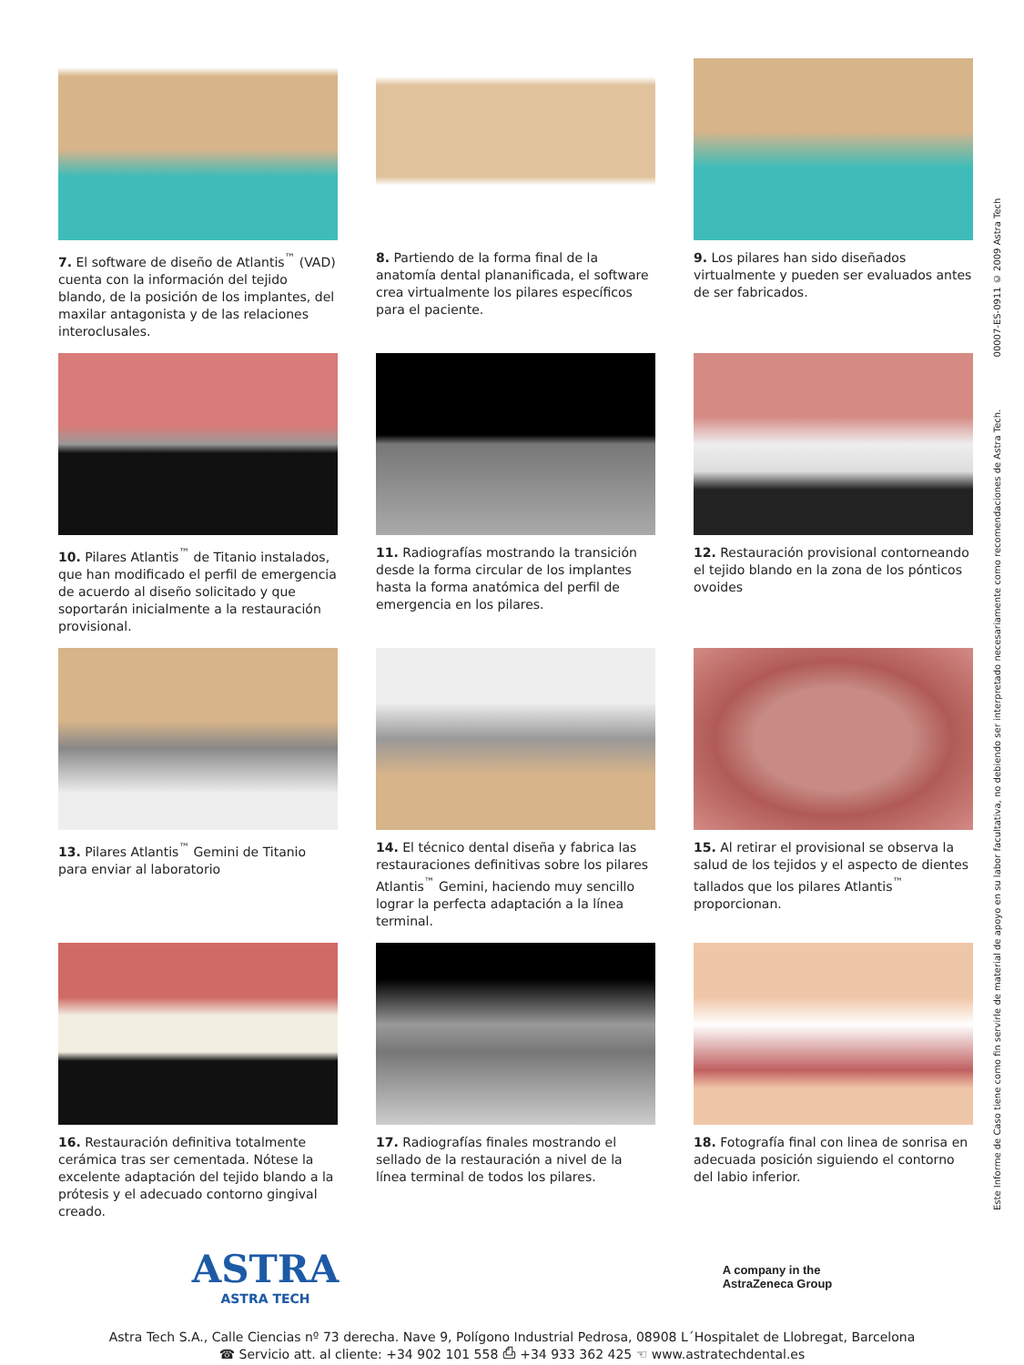7. El software de diseño de Atlantis<sup>™</sup> (VAD) cuenta con la información del tejido blando, de la posición de los implantes, del maxilar antagonista y de las relaciones interoclusales.
8. Partiendo de la forma final de la anatomía dental plananificada, el software crea virtualmente los pilares específicos para el paciente.
9. Los pilares han sido diseñados virtualmente y pueden ser evaluados antes de ser fabricados.
10. Pilares Atlantis<sup>™</sup> de Titanio instalados, que han modificado el perfil de emergencia de acuerdo al diseño solicitado y que soportarán inicialmente a la restauración provisional.
11. Radiografías mostrando la transición desde la forma circular de los implantes hasta la forma anatómica del perfil de emergencia en los pilares.
12. Restauración provisional contorneando el tejido blando en la zona de los pónticos ovoides
13. Pilares Atlantis<sup>™</sup> Gemini de Titanio para enviar al laboratorio
14. El técnico dental diseña y fabrica las restauraciones definitivas sobre los pilares Atlantis<sup>™</sup> Gemini, haciendo muy sencillo lograr la perfecta adaptación a la línea terminal.
15. Al retirar el provisional se observa la salud de los tejidos y el aspecto de dientes tallados que los pilares Atlantis<sup>™</sup> proporcionan.
16. Restauración definitiva totalmente cerámica tras ser cementada. Nótese la excelente adaptación del tejido blando a la prótesis y el adecuado contorno gingival creado.
17. Radiografías finales mostrando el sellado de la restauración a nivel de la línea terminal de todos los pilares.
18. Fotografía final con linea de sonrisa en adecuada posición siguiendo el contorno del labio inferior.
Este Informe de Caso tiene como fin servirle de material de apoyo en su labor facultativa, no debiendo ser interpretado necesariamente como recomendaciones de Astra Tech. 00007-ES-0911 © 2009 Astra Tech
ASTRA
ASTRA TECH
A company in the
AstraZeneca Group
Astra Tech S.A., Calle Ciencias nº 73 derecha. Nave 9, Polígono Industrial Pedrosa, 08908 L´Hospitalet de Llobregat, Barcelona
☎ Servicio att. al cliente: +34 902 101 558 ⎙ +34 933 362 425 ☜ www.astratechdental.es